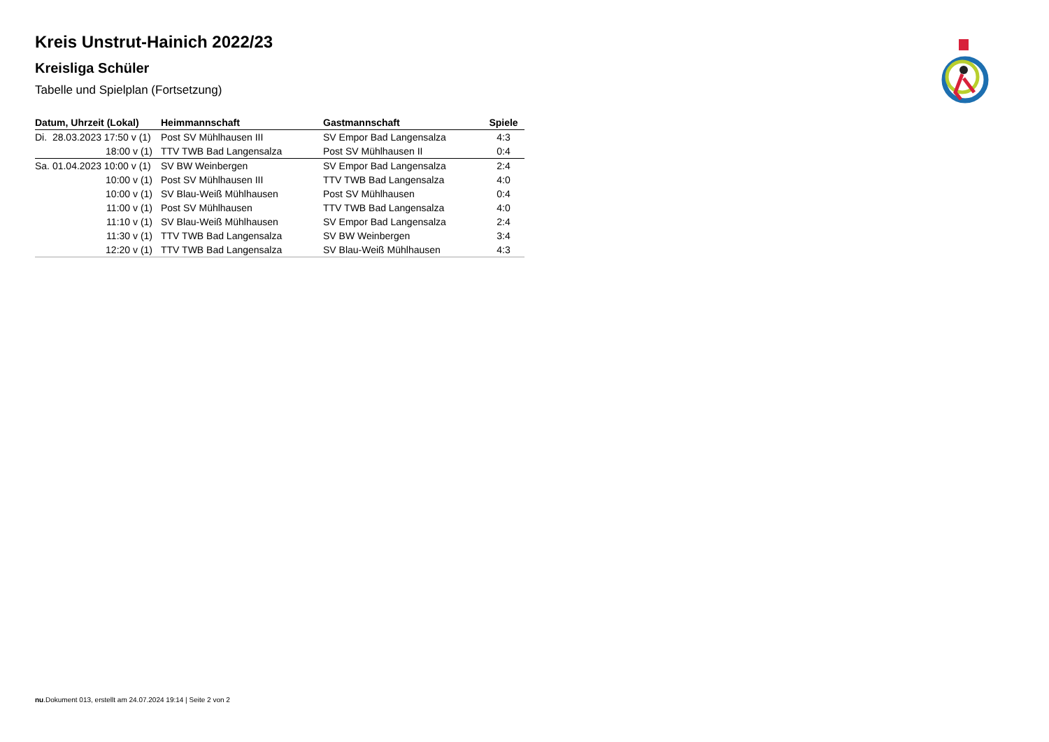Kreis Unstrut-Hainich 2022/23
Kreisliga Schüler
Tabelle und Spielplan (Fortsetzung)
| Datum, Uhrzeit (Lokal) | Heimmannschaft | Gastmannschaft | Spiele |
| --- | --- | --- | --- |
| Di. 28.03.2023 17:50 v (1) | Post SV Mühlhausen III | SV Empor Bad Langensalza | 4:3 |
| 18:00 v (1) | TTV TWB Bad Langensalza | Post SV Mühlhausen II | 0:4 |
| Sa. 01.04.2023 10:00 v (1) | SV BW Weinbergen | SV Empor Bad Langensalza | 2:4 |
| 10:00 v (1) | Post SV Mühlhausen III | TTV TWB Bad Langensalza | 4:0 |
| 10:00 v (1) | SV Blau-Weiß Mühlhausen | Post SV Mühlhausen | 0:4 |
| 11:00 v (1) | Post SV Mühlhausen | TTV TWB Bad Langensalza | 4:0 |
| 11:10 v (1) | SV Blau-Weiß Mühlhausen | SV Empor Bad Langensalza | 2:4 |
| 11:30 v (1) | TTV TWB Bad Langensalza | SV BW Weinbergen | 3:4 |
| 12:20 v (1) | TTV TWB Bad Langensalza | SV Blau-Weiß Mühlhausen | 4:3 |
nu.Dokument 013, erstellt am 24.07.2024 19:14 | Seite 2 von 2